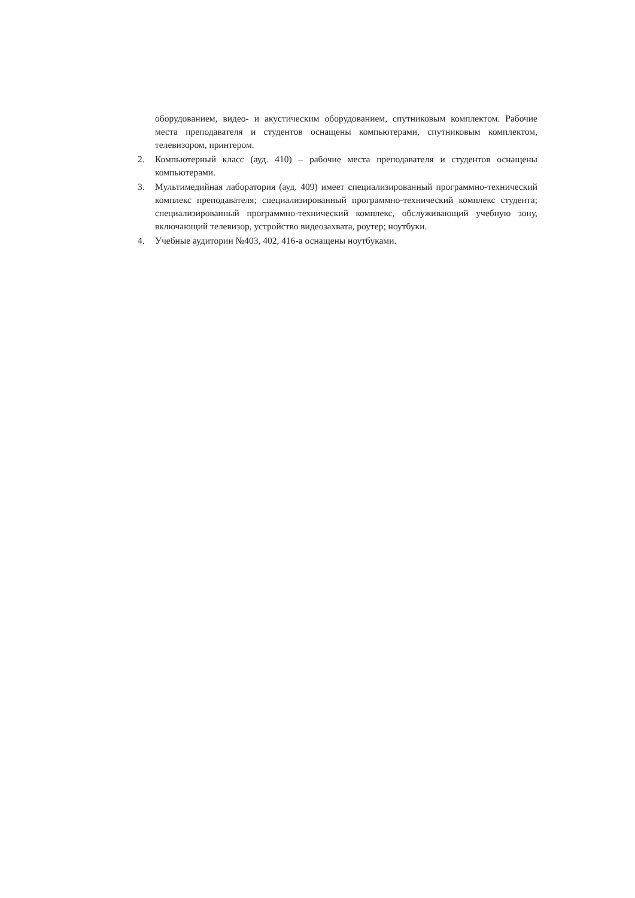оборудованием, видео- и акустическим оборудованием, спутниковым комплектом. Рабочие места преподавателя и студентов оснащены компьютерами, спутниковым комплектом, телевизором, принтером.
2. Компьютерный класс (ауд. 410) – рабочие места преподавателя и студентов оснащены компьютерами.
3. Мультимедийная лаборатория (ауд. 409) имеет специализированный программно-технический комплекс преподавателя; специализированный программно-технический комплекс студента; специализированный программно-технический комплекс, обслуживающий учебную зону, включающий телевизор, устройство видеозахвата, роутер; ноутбуки.
4. Учебные аудитории №403, 402, 416-а оснащены ноутбуками.